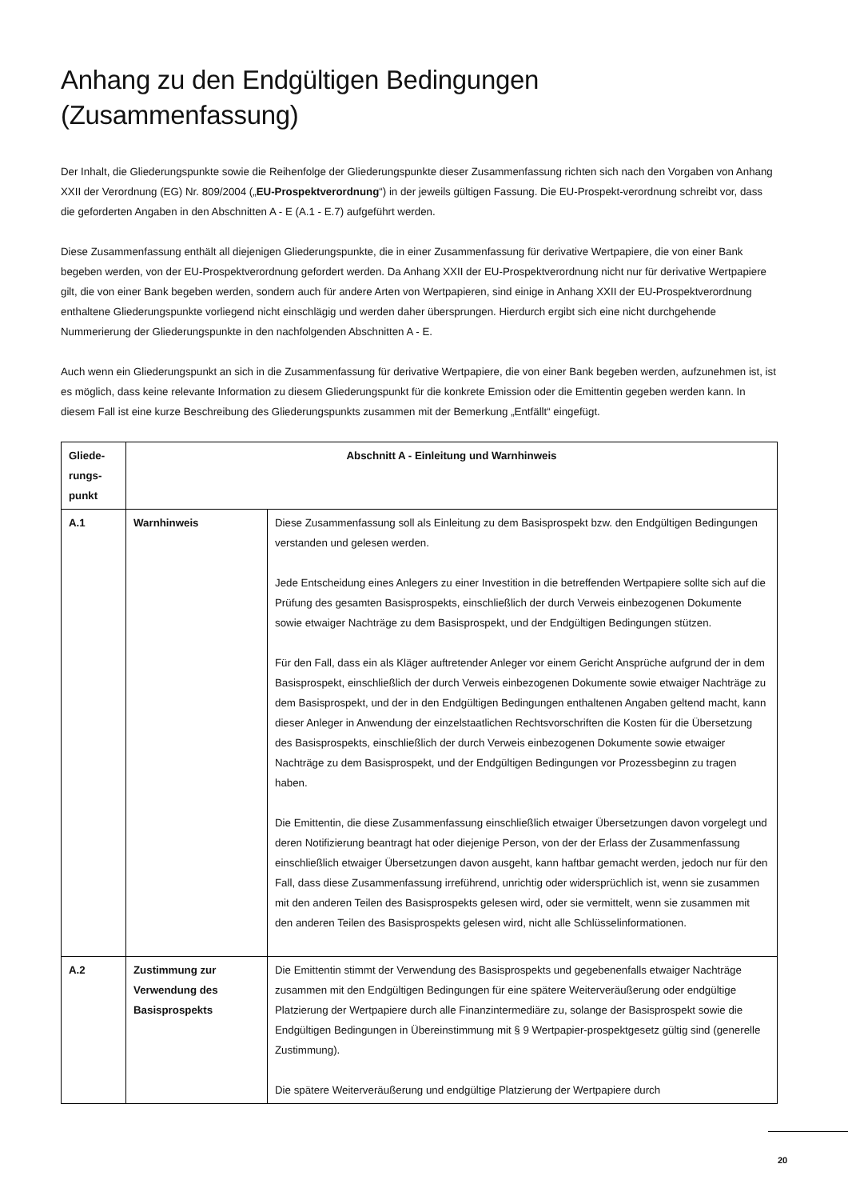Anhang zu den Endgültigen Bedingungen (Zusammenfassung)
Der Inhalt, die Gliederungspunkte sowie die Reihenfolge der Gliederungspunkte dieser Zusammenfassung richten sich nach den Vorgaben von Anhang XXII der Verordnung (EG) Nr. 809/2004 („EU-Prospektverordnung“) in der jeweils gültigen Fassung. Die EU-Prospekt-verordnung schreibt vor, dass die geforderten Angaben in den Abschnitten A - E (A.1 - E.7) aufgeführt werden.
Diese Zusammenfassung enthält all diejenigen Gliederungspunkte, die in einer Zusammenfassung für derivative Wertpapiere, die von einer Bank begeben werden, von der EU-Prospektverordnung gefordert werden. Da Anhang XXII der EU-Prospektverordnung nicht nur für derivative Wertpapiere gilt, die von einer Bank begeben werden, sondern auch für andere Arten von Wertpapieren, sind einige in Anhang XXII der EU-Prospektverordnung enthaltene Gliederungspunkte vorliegend nicht einschlägig und werden daher übersprungen. Hierdurch ergibt sich eine nicht durchgehende Nummerierung der Gliederungspunkte in den nachfolgenden Abschnitten A - E.
Auch wenn ein Gliederungspunkt an sich in die Zusammenfassung für derivative Wertpapiere, die von einer Bank begeben werden, aufzunehmen ist, ist es möglich, dass keine relevante Information zu diesem Gliederungspunkt für die konkrete Emission oder die Emittentin gegeben werden kann. In diesem Fall ist eine kurze Beschreibung des Gliederungspunkts zusammen mit der Bemerkung „Entfällt“ eingefügt.
| Gliede- rungs- punkt | Abschnitt A - Einleitung und Warnhinweis | |
| --- | --- | --- |
| A.1 | Warnhinweis | Diese Zusammenfassung soll als Einleitung zu dem Basisprospekt bzw. den Endgültigen Bedingungen verstanden und gelesen werden. Jede Entscheidung eines Anlegers zu einer Investition in die betreffenden Wertpapiere sollte sich auf die Prüfung des gesamten Basisprospekts, einschließlich der durch Verweis einbezogenen Dokumente sowie etwaiger Nachträge zu dem Basisprospekt, und der Endgültigen Bedingungen stützen. Für den Fall, dass ein als Kläger auftretender Anleger vor einem Gericht Ansprüche aufgrund der in dem Basisprospekt, einschließlich der durch Verweis einbezogenen Dokumente sowie etwaiger Nachträge zu dem Basisprospekt, und der in den Endgültigen Bedingungen enthaltenen Angaben geltend macht, kann dieser Anleger in Anwendung der einzelstaatlichen Rechtsvorschriften die Kosten für die Übersetzung des Basisprospekts, einschließlich der durch Verweis einbezogenen Dokumente sowie etwaiger Nachträge zu dem Basisprospekt, und der Endgültigen Bedingungen vor Prozessbeginn zu tragen haben. Die Emittentin, die diese Zusammenfassung einschließlich etwaiger Übersetzungen davon vorgelegt und deren Notifizierung beantragt hat oder diejenige Person, von der der Erlass der Zusammenfassung einschließlich etwaiger Übersetzungen davon ausgeht, kann haftbar gemacht werden, jedoch nur für den Fall, dass diese Zusammenfassung irreführend, unrichtig oder widersprüchlich ist, wenn sie zusammen mit den anderen Teilen des Basisprospekts gelesen wird, oder sie vermittelt, wenn sie zusammen mit den anderen Teilen des Basisprospekts gelesen wird, nicht alle Schlüsselinformationen. |
| A.2 | Zustimmung zur Verwendung des Basisprospekts | Die Emittentin stimmt der Verwendung des Basisprospekts und gegebenenfalls etwaiger Nachträge zusammen mit den Endgültigen Bedingungen für eine spätere Weiterveräußerung oder endgültige Platzierung der Wertpapiere durch alle Finanzintermediäre zu, solange der Basisprospekt sowie die Endgültigen Bedingungen in Übereinstimmung mit § 9 Wertpapier-prospektgesetz gültig sind (generelle Zustimmung). Die spätere Weiterveräußerung und endgültige Platzierung der Wertpapiere durch |
20